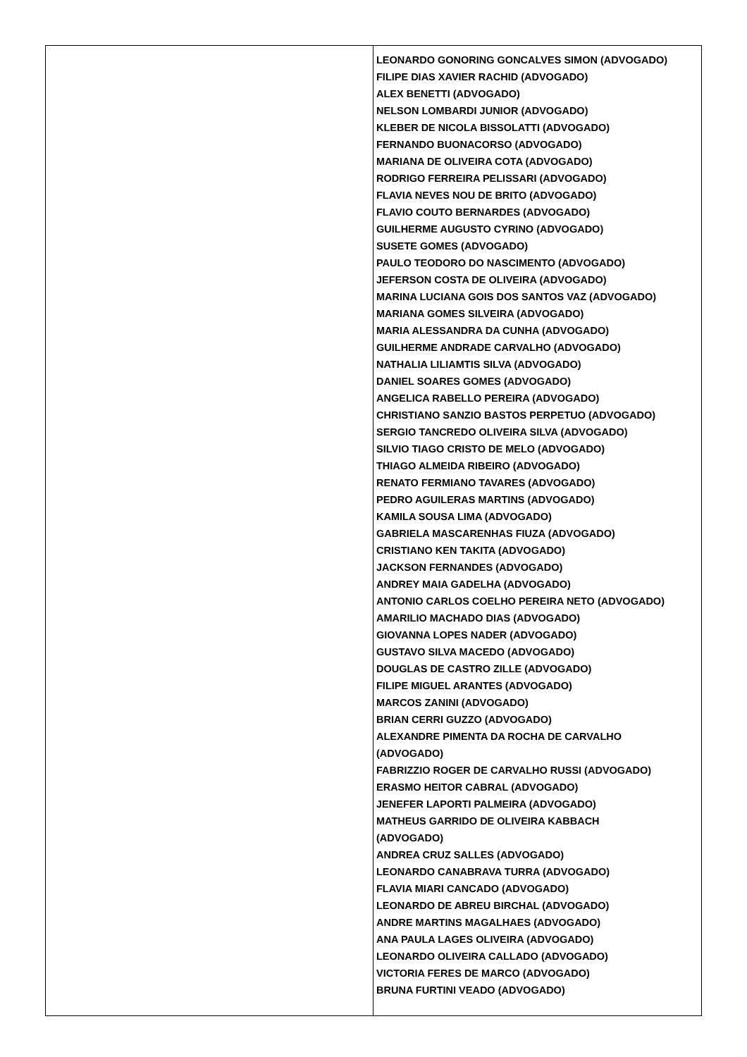| | LEONARDO GONORING GONCALVES SIMON (ADVOGADO) FILIPE DIAS XAVIER RACHID (ADVOGADO) ALEX BENETTI (ADVOGADO) NELSON LOMBARDI JUNIOR (ADVOGADO) KLEBER DE NICOLA BISSOLATTI (ADVOGADO) FERNANDO BUONACORSO (ADVOGADO) MARIANA DE OLIVEIRA COTA (ADVOGADO) RODRIGO FERREIRA PELISSARI (ADVOGADO) FLAVIA NEVES NOU DE BRITO (ADVOGADO) FLAVIO COUTO BERNARDES (ADVOGADO) GUILHERME AUGUSTO CYRINO (ADVOGADO) SUSETE GOMES (ADVOGADO) PAULO TEODORO DO NASCIMENTO (ADVOGADO) JEFERSON COSTA DE OLIVEIRA (ADVOGADO) MARINA LUCIANA GOIS DOS SANTOS VAZ (ADVOGADO) MARIANA GOMES SILVEIRA (ADVOGADO) MARIA ALESSANDRA DA CUNHA (ADVOGADO) GUILHERME ANDRADE CARVALHO (ADVOGADO) NATHALIA LILIAMTIS SILVA (ADVOGADO) DANIEL SOARES GOMES (ADVOGADO) ANGELICA RABELLO PEREIRA (ADVOGADO) CHRISTIANO SANZIO BASTOS PERPETUO (ADVOGADO) SERGIO TANCREDO OLIVEIRA SILVA (ADVOGADO) SILVIO TIAGO CRISTO DE MELO (ADVOGADO) THIAGO ALMEIDA RIBEIRO (ADVOGADO) RENATO FERMIANO TAVARES (ADVOGADO) PEDRO AGUILERAS MARTINS (ADVOGADO) KAMILA SOUSA LIMA (ADVOGADO) GABRIELA MASCARENHAS FIUZA (ADVOGADO) CRISTIANO KEN TAKITA (ADVOGADO) JACKSON FERNANDES (ADVOGADO) ANDREY MAIA GADELHA (ADVOGADO) ANTONIO CARLOS COELHO PEREIRA NETO (ADVOGADO) AMARILIO MACHADO DIAS (ADVOGADO) GIOVANNA LOPES NADER (ADVOGADO) GUSTAVO SILVA MACEDO (ADVOGADO) DOUGLAS DE CASTRO ZILLE (ADVOGADO) FILIPE MIGUEL ARANTES (ADVOGADO) MARCOS ZANINI (ADVOGADO) BRIAN CERRI GUZZO (ADVOGADO) ALEXANDRE PIMENTA DA ROCHA DE CARVALHO (ADVOGADO) FABRIZZIO ROGER DE CARVALHO RUSSI (ADVOGADO) ERASMO HEITOR CABRAL (ADVOGADO) JENEFER LAPORTI PALMEIRA (ADVOGADO) MATHEUS GARRIDO DE OLIVEIRA KABBACH (ADVOGADO) ANDREA CRUZ SALLES (ADVOGADO) LEONARDO CANABRAVA TURRA (ADVOGADO) FLAVIA MIARI CANCADO (ADVOGADO) LEONARDO DE ABREU BIRCHAL (ADVOGADO) ANDRE MARTINS MAGALHAES (ADVOGADO) ANA PAULA LAGES OLIVEIRA (ADVOGADO) LEONARDO OLIVEIRA CALLADO (ADVOGADO) VICTORIA FERES DE MARCO (ADVOGADO) BRUNA FURTINI VEADO (ADVOGADO) |